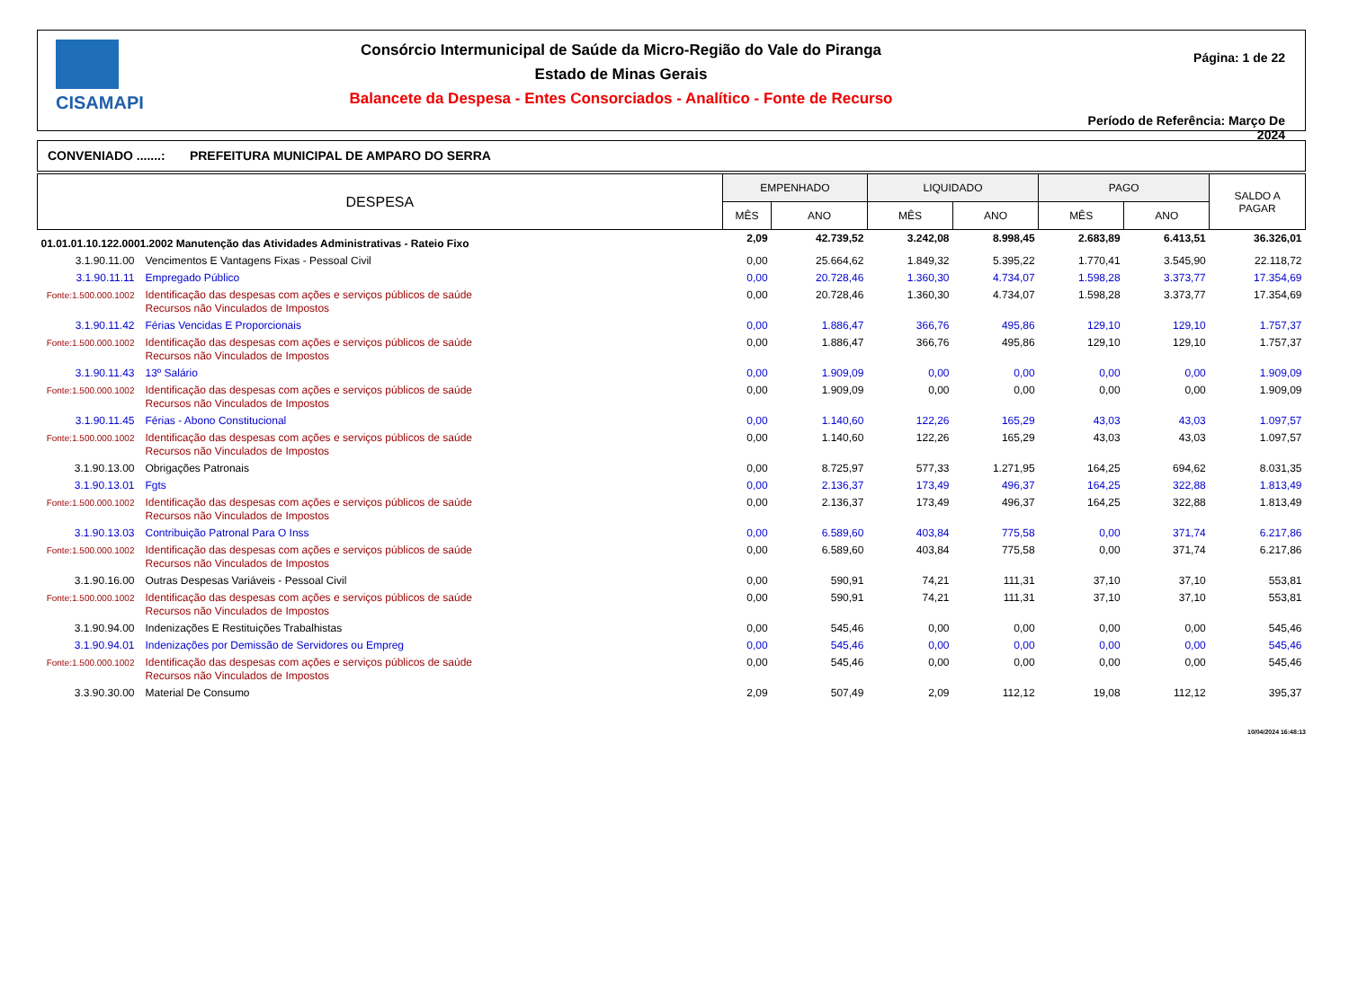CISAMAPI
Consórcio Intermunicipal de Saúde da Micro-Região do Vale do Piranga
Estado de Minas Gerais
Balancete da Despesa - Entes Consorciados - Analítico - Fonte de Recurso
Página: 1 de 22
Período de Referência: Março De 2024
CONVENIADO .......: PREFEITURA MUNICIPAL DE AMPARO DO SERRA
| DESPESA | | EMPENHADO | | LIQUIDADO | | PAGO | | SALDO A PAGAR |
| --- | --- | --- | --- | --- | --- | --- | --- | --- |
| | | MÊS | ANO | MÊS | ANO | MÊS | ANO | |
| 01.01.01.10.122.0001.2002 Manutenção das Atividades Administrativas - Rateio Fixo | | 2,09 | 42.739,52 | 3.242,08 | 8.998,45 | 2.683,89 | 6.413,51 | 36.326,01 |
| 3.1.90.11.00 | Vencimentos E Vantagens Fixas - Pessoal Civil | 0,00 | 25.664,62 | 1.849,32 | 5.395,22 | 1.770,41 | 3.545,90 | 22.118,72 |
| 3.1.90.11.11 | Empregado Público | 0,00 | 20.728,46 | 1.360,30 | 4.734,07 | 1.598,28 | 3.373,77 | 17.354,69 |
| Fonte:1.500.000.1002 | Identificação das despesas com ações e serviços públicos de saúde Recursos não Vinculados de Impostos | 0,00 | 20.728,46 | 1.360,30 | 4.734,07 | 1.598,28 | 3.373,77 | 17.354,69 |
| 3.1.90.11.42 | Férias Vencidas E Proporcionais | 0,00 | 1.886,47 | 366,76 | 495,86 | 129,10 | 129,10 | 1.757,37 |
| Fonte:1.500.000.1002 | Identificação das despesas com ações e serviços públicos de saúde Recursos não Vinculados de Impostos | 0,00 | 1.886,47 | 366,76 | 495,86 | 129,10 | 129,10 | 1.757,37 |
| 3.1.90.11.43 | 13º Salário | 0,00 | 1.909,09 | 0,00 | 0,00 | 0,00 | 0,00 | 1.909,09 |
| Fonte:1.500.000.1002 | Identificação das despesas com ações e serviços públicos de saúde Recursos não Vinculados de Impostos | 0,00 | 1.909,09 | 0,00 | 0,00 | 0,00 | 0,00 | 1.909,09 |
| 3.1.90.11.45 | Férias - Abono Constitucional | 0,00 | 1.140,60 | 122,26 | 165,29 | 43,03 | 43,03 | 1.097,57 |
| Fonte:1.500.000.1002 | Identificação das despesas com ações e serviços públicos de saúde Recursos não Vinculados de Impostos | 0,00 | 1.140,60 | 122,26 | 165,29 | 43,03 | 43,03 | 1.097,57 |
| 3.1.90.13.00 | Obrigações Patronais | 0,00 | 8.725,97 | 577,33 | 1.271,95 | 164,25 | 694,62 | 8.031,35 |
| 3.1.90.13.01 | Fgts | 0,00 | 2.136,37 | 173,49 | 496,37 | 164,25 | 322,88 | 1.813,49 |
| Fonte:1.500.000.1002 | Identificação das despesas com ações e serviços públicos de saúde Recursos não Vinculados de Impostos | 0,00 | 2.136,37 | 173,49 | 496,37 | 164,25 | 322,88 | 1.813,49 |
| 3.1.90.13.03 | Contribuição Patronal Para O Inss | 0,00 | 6.589,60 | 403,84 | 775,58 | 0,00 | 371,74 | 6.217,86 |
| Fonte:1.500.000.1002 | Identificação das despesas com ações e serviços públicos de saúde Recursos não Vinculados de Impostos | 0,00 | 6.589,60 | 403,84 | 775,58 | 0,00 | 371,74 | 6.217,86 |
| 3.1.90.16.00 | Outras Despesas Variáveis - Pessoal Civil | 0,00 | 590,91 | 74,21 | 111,31 | 37,10 | 37,10 | 553,81 |
| Fonte:1.500.000.1002 | Identificação das despesas com ações e serviços públicos de saúde Recursos não Vinculados de Impostos | 0,00 | 590,91 | 74,21 | 111,31 | 37,10 | 37,10 | 553,81 |
| 3.1.90.94.00 | Indenizações E Restituições Trabalhistas | 0,00 | 545,46 | 0,00 | 0,00 | 0,00 | 0,00 | 545,46 |
| 3.1.90.94.01 | Indenizações por Demissão de Servidores ou Empreg | 0,00 | 545,46 | 0,00 | 0,00 | 0,00 | 0,00 | 545,46 |
| Fonte:1.500.000.1002 | Identificação das despesas com ações e serviços públicos de saúde Recursos não Vinculados de Impostos | 0,00 | 545,46 | 0,00 | 0,00 | 0,00 | 0,00 | 545,46 |
| 3.3.90.30.00 | Material De Consumo | 2,09 | 507,49 | 2,09 | 112,12 | 19,08 | 112,12 | 395,37 |
10/04/2024 16:48:13